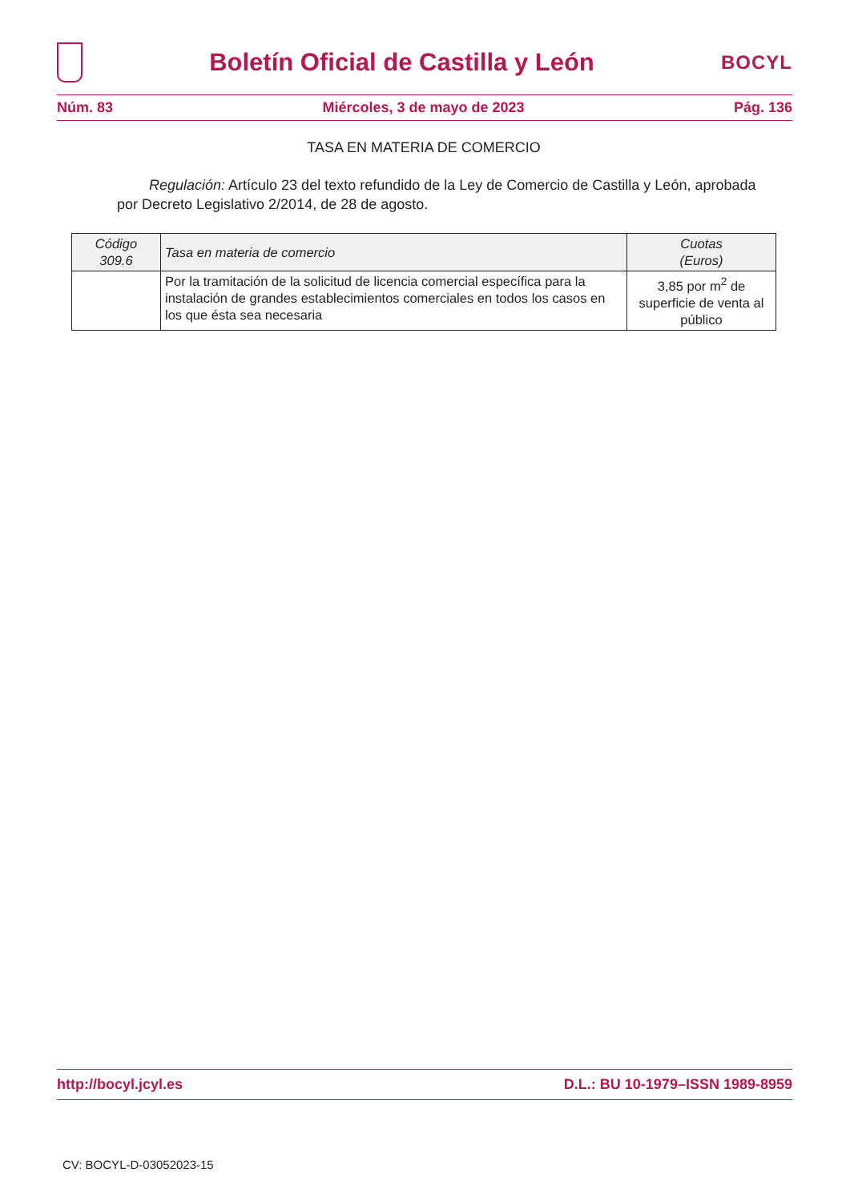Boletín Oficial de Castilla y León
BOCYL
Núm. 83 Miércoles, 3 de mayo de 2023 Pág. 136
TASA EN MATERIA DE COMERCIO
Regulación: Artículo 23 del texto refundido de la Ley de Comercio de Castilla y León, aprobada por Decreto Legislativo 2/2014, de 28 de agosto.
| Código 309.6 | Tasa en materia de comercio | Cuotas (Euros) |
| --- | --- | --- |
| | Por la tramitación de la solicitud de licencia comercial específica para la instalación de grandes establecimientos comerciales en todos los casos en los que ésta sea necesaria | 3,85 por m<sup>2</sup> de superficie de venta al público |
http://bocyl.jcyl.es D.L.: BU 10-1979–ISSN 1989-8959
CV: BOCYL-D-03052023-15